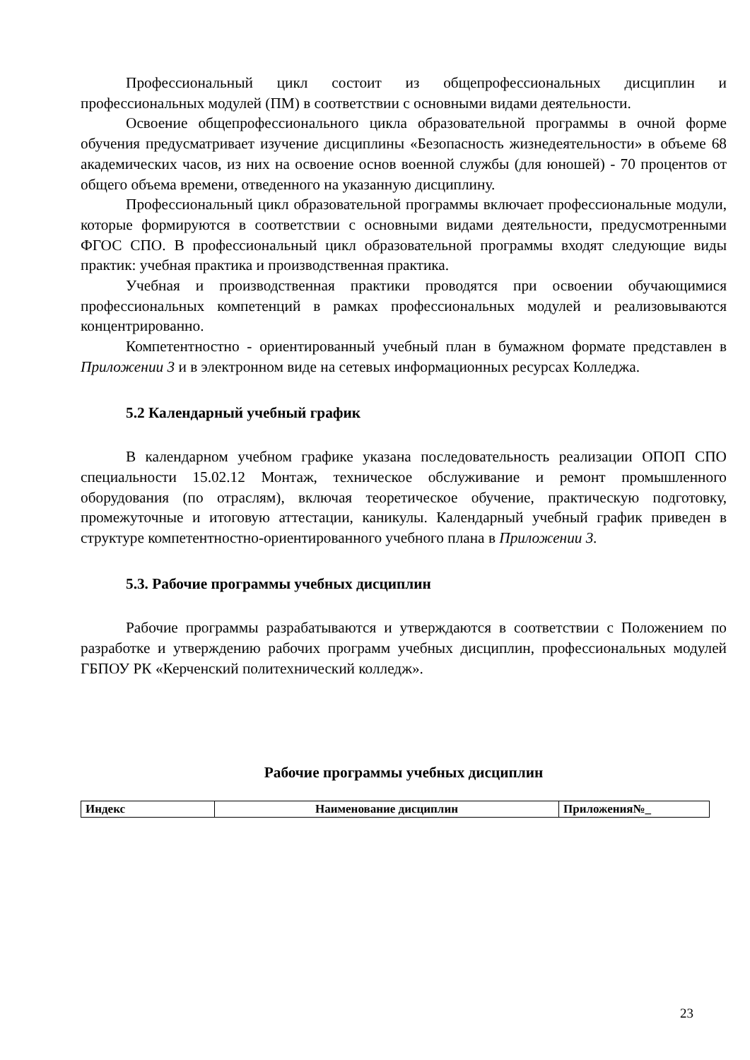Профессиональный цикл состоит из общепрофессиональных дисциплин и профессиональных модулей (ПМ) в соответствии с основными видами деятельности.
Освоение общепрофессионального цикла образовательной программы в очной форме обучения предусматривает изучение дисциплины «Безопасность жизнедеятельности» в объеме 68 академических часов, из них на освоение основ военной службы (для юношей) - 70 процентов от общего объема времени, отведенного на указанную дисциплину.
Профессиональный цикл образовательной программы включает профессиональные модули, которые формируются в соответствии с основными видами деятельности, предусмотренными ФГОС СПО. В профессиональный цикл образовательной программы входят следующие виды практик: учебная практика и производственная практика.
Учебная и производственная практики проводятся при освоении обучающимися профессиональных компетенций в рамках профессиональных модулей и реализовываются концентрированно.
Компетентностно - ориентированный учебный план в бумажном формате представлен в Приложении 3 и в электронном виде на сетевых информационных ресурсах Колледжа.
5.2 Календарный учебный график
В календарном учебном графике указана последовательность реализации ОПОП СПО специальности 15.02.12 Монтаж, техническое обслуживание и ремонт промышленного оборудования (по отраслям), включая теоретическое обучение, практическую подготовку, промежуточные и итоговую аттестации, каникулы. Календарный учебный график приведен в структуре компетентностно-ориентированного учебного плана в Приложении 3.
5.3. Рабочие программы учебных дисциплин
Рабочие программы разрабатываются и утверждаются в соответствии с Положением по разработке и утверждению рабочих программ учебных дисциплин, профессиональных модулей ГБПОУ РК «Керченский политехнический колледж».
Рабочие программы учебных дисциплин
| Индекс | Наименование дисциплин | Приложения№_ |
23